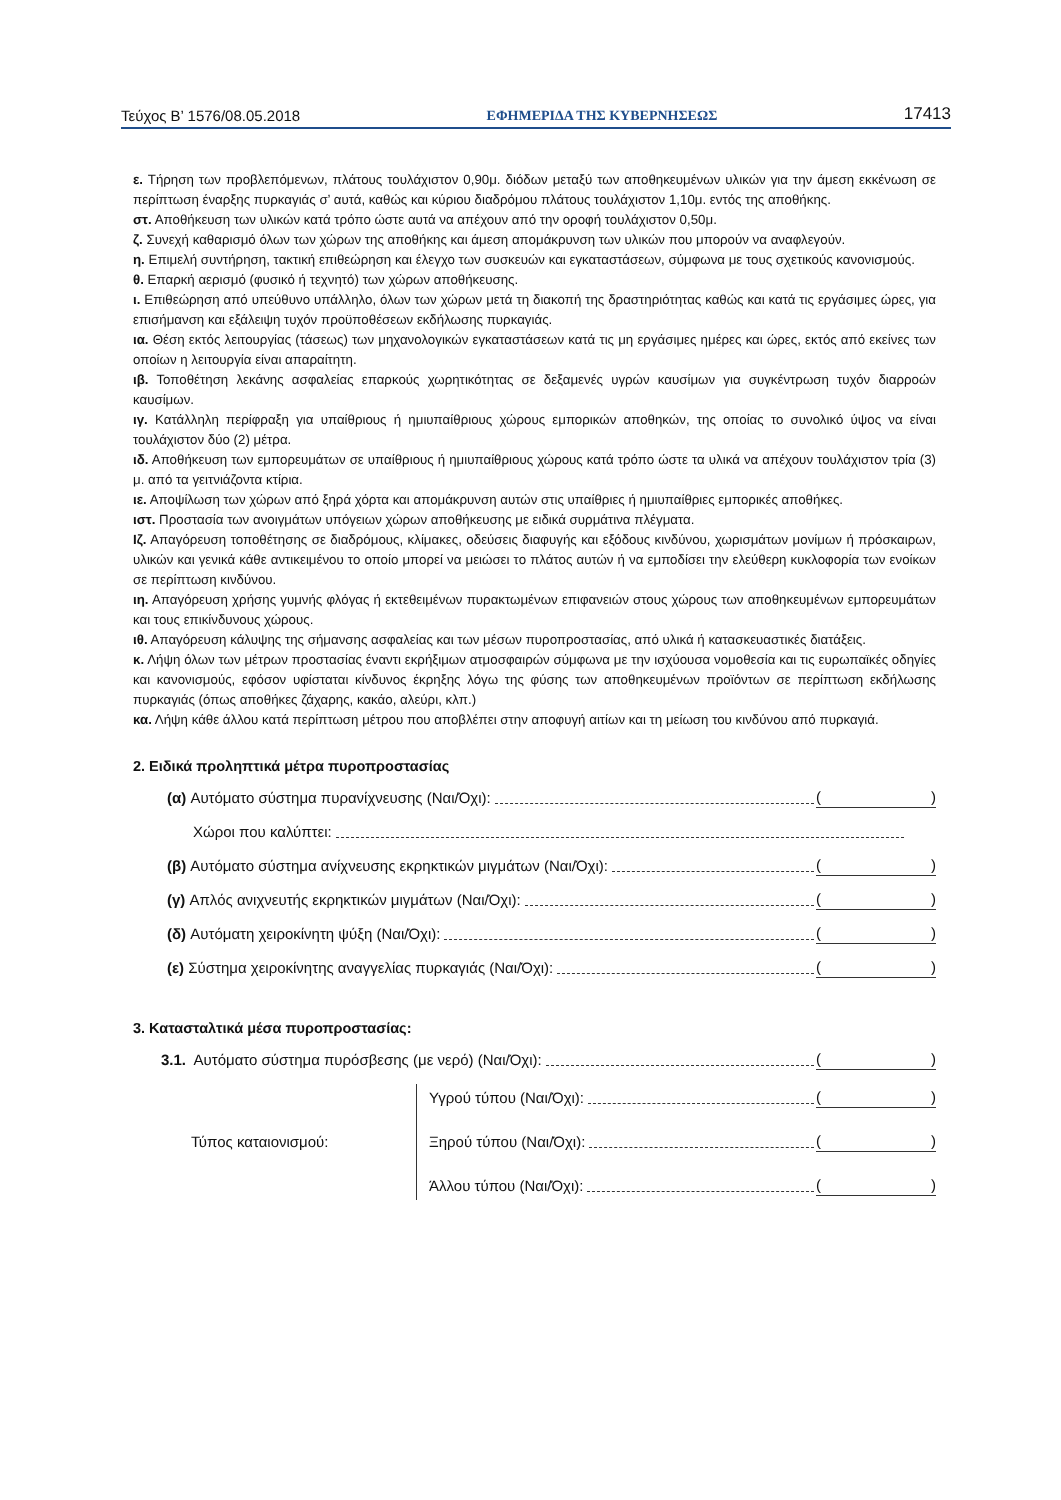Τεύχος Β’ 1576/08.05.2018 ΕΦΗΜΕΡΙΔΑ ΤΗΣ ΚΥΒΕΡΝΗΣΕΩΣ 17413
ε. Τήρηση των προβλεπόμενων, πλάτους τουλάχιστον 0,90μ. διόδων μεταξύ των αποθηκευμένων υλικών για την άμεση εκκένωση σε περίπτωση έναρξης πυρκαγιάς σ’ αυτά, καθώς και κύριου διαδρόμου πλάτους τουλάχιστον 1,10μ. εντός της αποθήκης.
στ. Αποθήκευση των υλικών κατά τρόπο ώστε αυτά να απέχουν από την οροφή τουλάχιστον 0,50μ.
ζ. Συνεχή καθαρισμό όλων των χώρων της αποθήκης και άμεση απομάκρυνση των υλικών που μπορούν να αναφλεγούν.
η. Επιμελή συντήρηση, τακτική επιθεώρηση και έλεγχο των συσκευών και εγκαταστάσεων, σύμφωνα με τους σχετικούς κανονισμούς.
θ. Επαρκή αερισμό (φυσικό ή τεχνητό) των χώρων αποθήκευσης.
ι. Επιθεώρηση από υπεύθυνο υπάλληλο, όλων των χώρων μετά τη διακοπή της δραστηριότητας καθώς και κατά τις εργάσιμες ώρες, για επισήμανση και εξάλειψη τυχόν προϋποθέσεων εκδήλωσης πυρκαγιάς.
ια. Θέση εκτός λειτουργίας (τάσεως) των μηχανολογικών εγκαταστάσεων κατά τις μη εργάσιμες ημέρες και ώρες, εκτός από εκείνες των οποίων η λειτουργία είναι απαραίτητη.
ιβ. Τοποθέτηση λεκάνης ασφαλείας επαρκούς χωρητικότητας σε δεξαμενές υγρών καυσίμων για συγκέντρωση τυχόν διαρροών καυσίμων.
ιγ. Κατάλληλη περίφραξη για υπαίθριους ή ημιυπαίθριους χώρους εμπορικών αποθηκών, της οποίας το συνολικό ύψος να είναι τουλάχιστον δύο (2) μέτρα.
ιδ. Αποθήκευση των εμπορευμάτων σε υπαίθριους ή ημιυπαίθριους χώρους κατά τρόπο ώστε τα υλικά να απέχουν τουλάχιστον τρία (3) μ. από τα γειτνιάζοντα κτίρια.
ιε. Αποψίλωση των χώρων από ξηρά χόρτα και απομάκρυνση αυτών στις υπαίθριες ή ημιυπαίθριες εμπορικές αποθήκες.
ιστ. Προστασία των ανοιγμάτων υπόγειων χώρων αποθήκευσης με ειδικά συρμάτινα πλέγματα.
Ιζ. Απαγόρευση τοποθέτησης σε διαδρόμους, κλίμακες, οδεύσεις διαφυγής και εξόδους κινδύνου, χωρισμάτων μονίμων ή πρόσκαιρων, υλικών και γενικά κάθε αντικειμένου το οποίο μπορεί να μειώσει το πλάτος αυτών ή να εμποδίσει την ελεύθερη κυκλοφορία των ενοίκων σε περίπτωση κινδύνου.
ιη. Απαγόρευση χρήσης γυμνής φλόγας ή εκτεθειμένων πυρακτωμένων επιφανειών στους χώρους των αποθηκευμένων εμπορευμάτων και τους επικίνδυνους χώρους.
ιθ. Απαγόρευση κάλυψης της σήμανσης ασφαλείας και των μέσων πυροπροστασίας, από υλικά ή κατασκευαστικές διατάξεις.
κ. Λήψη όλων των μέτρων προστασίας έναντι εκρήξιμων ατμοσφαιρών σύμφωνα με την ισχύουσα νομοθεσία και τις ευρωπαϊκές οδηγίες και κανονισμούς, εφόσον υφίσταται κίνδυνος έκρηξης λόγω της φύσης των αποθηκευμένων προϊόντων σε περίπτωση εκδήλωσης πυρκαγιάς (όπως αποθήκες ζάχαρης, κακάο, αλεύρι, κλπ.)
κα. Λήψη κάθε άλλου κατά περίπτωση μέτρου που αποβλέπει στην αποφυγή αιτίων και τη μείωση του κινδύνου από πυρκαγιά.
2. Ειδικά προληπτικά μέτρα πυροπροστασίας
(α) Αυτόματο σύστημα πυρανίχνευσης (Ναι/Όχι): ()
Χώροι που καλύπτει:
(β) Αυτόματο σύστημα ανίχνευσης εκρηκτικών μιγμάτων (Ναι/Όχι): ()
(γ) Απλός ανιχνευτής εκρηκτικών μιγμάτων (Ναι/Όχι): ()
(δ) Αυτόματη χειροκίνητη ψύξη (Ναι/Όχι): ()
(ε) Σύστημα χειροκίνητης αναγγελίας πυρκαγιάς (Ναι/Όχι): ()
3. Κατασταλτικά μέσα πυροπροστασίας:
3.1. Αυτόματο σύστημα πυρόσβεσης (με νερό) (Ναι/Όχι): ()
Τύπος καταιονισμού:
Υγρού τύπου (Ναι/Όχι): ()
Ξηρού τύπου (Ναι/Όχι): ()
Άλλου τύπου (Ναι/Όχι): ()